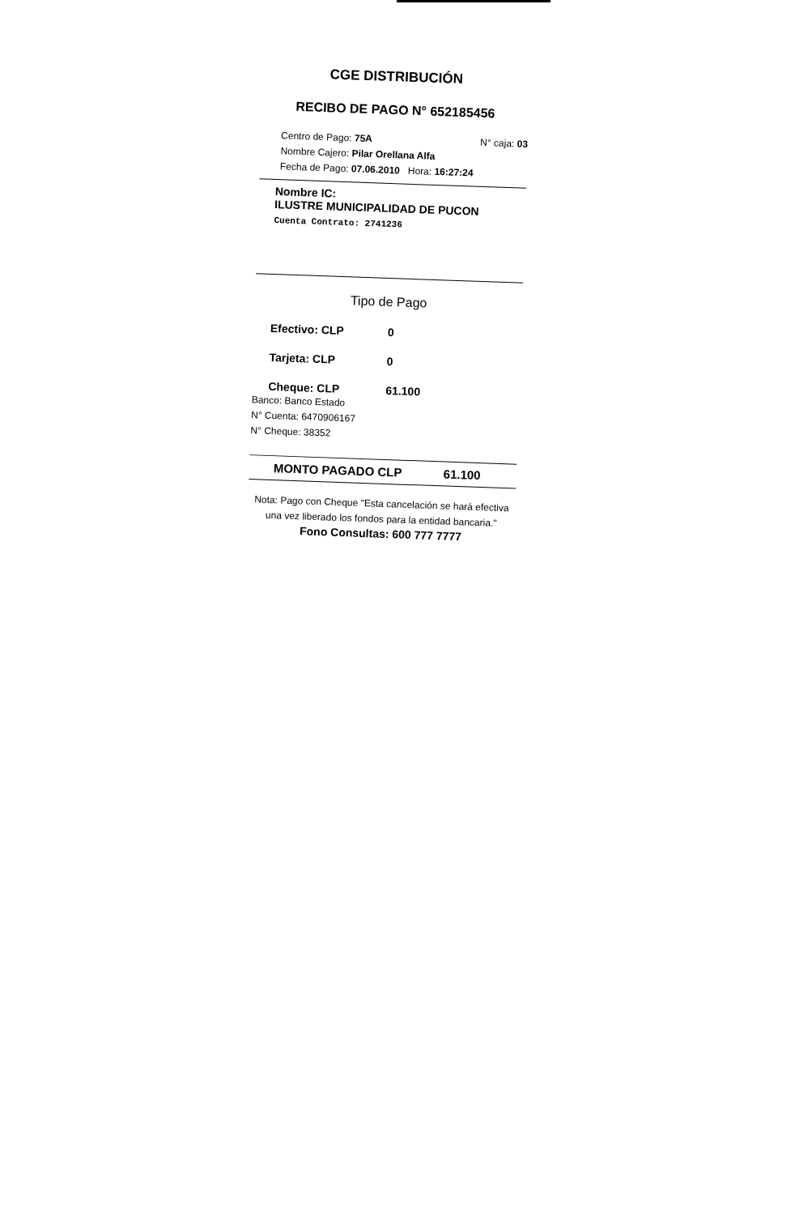CGE DISTRIBUCIÓN
RECIBO DE PAGO N° 652185456
Centro de Pago: 75A N° caja: 03
Nombre Cajero: Pilar Orellana Alfa
Fecha de Pago: 07.06.2010 Hora: 16:27:24
Nombre IC:
ILUSTRE MUNICIPALIDAD DE PUCON
Cuenta Contrato: 2741236
Tipo de Pago
Efectivo: CLP 0
Tarjeta: CLP 0
Cheque: CLP 61.100
Banco: Banco Estado
N° Cuenta: 6470906167
N° Cheque: 38352
MONTO PAGADO CLP 61.100
Nota: Pago con Cheque "Esta cancelación se hará efectiva una vez liberado los fondos para la entidad bancaria."
Fono Consultas: 600 777 7777